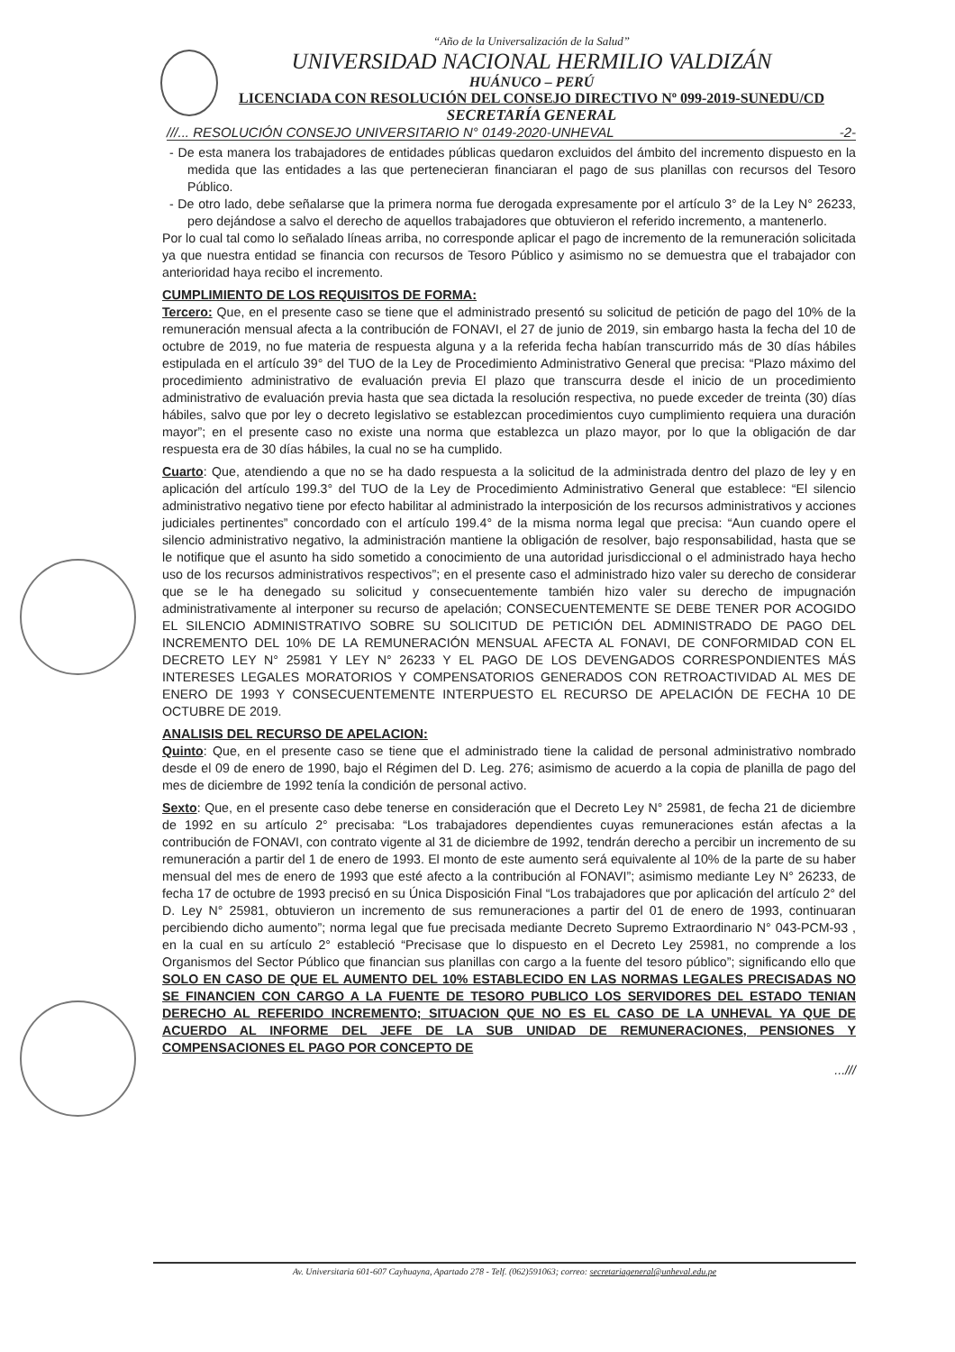“Año de la Universalización de la Salud”
UNIVERSIDAD NACIONAL HERMILIO VALDIZÁN
HUÁNUCO – PERÚ
LICENCIADA CON RESOLUCIÓN DEL CONSEJO DIRECTIVO Nº 099-2019-SUNEDU/CD
SECRETARÍA GENERAL
///... RESOLUCIÓN CONSEJO UNIVERSITARIO N° 0149-2020-UNHEVAL -2-
- De esta manera los trabajadores de entidades públicas quedaron excluidos del ámbito del incremento dispuesto en la medida que las entidades a las que pertenecieran financiaran el pago de sus planillas con recursos del Tesoro Público.
- De otro lado, debe señalarse que la primera norma fue derogada expresamente por el artículo 3° de la Ley N° 26233, pero dejándose a salvo el derecho de aquellos trabajadores que obtuvieron el referido incremento, a mantenerlo.
Por lo cual tal como lo señalado líneas arriba, no corresponde aplicar el pago de incremento de la remuneración solicitada ya que nuestra entidad se financia con recursos de Tesoro Público y asimismo no se demuestra que el trabajador con anterioridad haya recibo el incremento.
CUMPLIMIENTO DE LOS REQUISITOS DE FORMA:
Tercero: Que, en el presente caso se tiene que el administrado presentó su solicitud de petición de pago del 10% de la remuneración mensual afecta a la contribución de FONAVI, el 27 de junio de 2019, sin embargo hasta la fecha del 10 de octubre de 2019, no fue materia de respuesta alguna y a la referida fecha habían transcurrido más de 30 días hábiles estipulada en el artículo 39° del TUO de la Ley de Procedimiento Administrativo General que precisa: “Plazo máximo del procedimiento administrativo de evaluación previa El plazo que transcurra desde el inicio de un procedimiento administrativo de evaluación previa hasta que sea dictada la resolución respectiva, no puede exceder de treinta (30) días hábiles, salvo que por ley o decreto legislativo se establezcan procedimientos cuyo cumplimiento requiera una duración mayor”; en el presente caso no existe una norma que establezca un plazo mayor, por lo que la obligación de dar respuesta era de 30 días hábiles, la cual no se ha cumplido.
Cuarto: Que, atendiendo a que no se ha dado respuesta a la solicitud de la administrada dentro del plazo de ley y en aplicación del artículo 199.3° del TUO de la Ley de Procedimiento Administrativo General que establece: “El silencio administrativo negativo tiene por efecto habilitar al administrado la interposición de los recursos administrativos y acciones judiciales pertinentes” concordado con el artículo 199.4° de la misma norma legal que precisa: “Aun cuando opere el silencio administrativo negativo, la administración mantiene la obligación de resolver, bajo responsabilidad, hasta que se le notifique que el asunto ha sido sometido a conocimiento de una autoridad jurisdiccional o el administrado haya hecho uso de los recursos administrativos respectivos”; en el presente caso el administrado hizo valer su derecho de considerar que se le ha denegado su solicitud y consecuentemente también hizo valer su derecho de impugnación administrativamente al interponer su recurso de apelación; CONSECUENTEMENTE SE DEBE TENER POR ACOGIDO EL SILENCIO ADMINISTRATIVO SOBRE SU SOLICITUD DE PETICIÓN DEL ADMINISTRADO DE PAGO DEL INCREMENTO DEL 10% DE LA REMUNERACIÓN MENSUAL AFECTA AL FONAVI, DE CONFORMIDAD CON EL DECRETO LEY N° 25981 Y LEY N° 26233 Y EL PAGO DE LOS DEVENGADOS CORRESPONDIENTES MÁS INTERESES LEGALES MORATORIOS Y COMPENSATORIOS GENERADOS CON RETROACTIVIDAD AL MES DE ENERO DE 1993 Y CONSECUENTEMENTE INTERPUESTO EL RECURSO DE APELACIÓN DE FECHA 10 DE OCTUBRE DE 2019.
ANALISIS DEL RECURSO DE APELACION:
Quinto: Que, en el presente caso se tiene que el administrado tiene la calidad de personal administrativo nombrado desde el 09 de enero de 1990, bajo el Régimen del D. Leg. 276; asimismo de acuerdo a la copia de planilla de pago del mes de diciembre de 1992 tenía la condición de personal activo.
Sexto: Que, en el presente caso debe tenerse en consideración que el Decreto Ley N° 25981, de fecha 21 de diciembre de 1992 en su artículo 2° precisaba: “Los trabajadores dependientes cuyas remuneraciones están afectas a la contribución de FONAVI, con contrato vigente al 31 de diciembre de 1992, tendrán derecho a percibir un incremento de su remuneración a partir del 1 de enero de 1993. El monto de este aumento será equivalente al 10% de la parte de su haber mensual del mes de enero de 1993 que esté afecto a la contribución al FONAVI”; asimismo mediante Ley N° 26233, de fecha 17 de octubre de 1993 precisó en su Única Disposición Final “Los trabajadores que por aplicación del artículo 2° del D. Ley N° 25981, obtuvieron un incremento de sus remuneraciones a partir del 01 de enero de 1993, continuaran percibiendo dicho aumento”; norma legal que fue precisada mediante Decreto Supremo Extraordinario N° 043-PCM-93 , en la cual en su artículo 2° estableció “Precisase que lo dispuesto en el Decreto Ley 25981, no comprende a los Organismos del Sector Público que financian sus planillas con cargo a la fuente del tesoro público”; significando ello que SOLO EN CASO DE QUE EL AUMENTO DEL 10% ESTABLECIDO EN LAS NORMAS LEGALES PRECISADAS NO SE FINANCIEN CON CARGO A LA FUENTE DE TESORO PUBLICO LOS SERVIDORES DEL ESTADO TENIAN DERECHO AL REFERIDO INCREMENTO; SITUACION QUE NO ES EL CASO DE LA UNHEVAL YA QUE DE ACUERDO AL INFORME DEL JEFE DE LA SUB UNIDAD DE REMUNERACIONES, PENSIONES Y COMPENSACIONES EL PAGO POR CONCEPTO DE
...///
Av. Universitaria 601-607 Cayhuayna, Apartado 278 - Telf. (062)591063; correo: secretariageneral@unheval.edu.pe